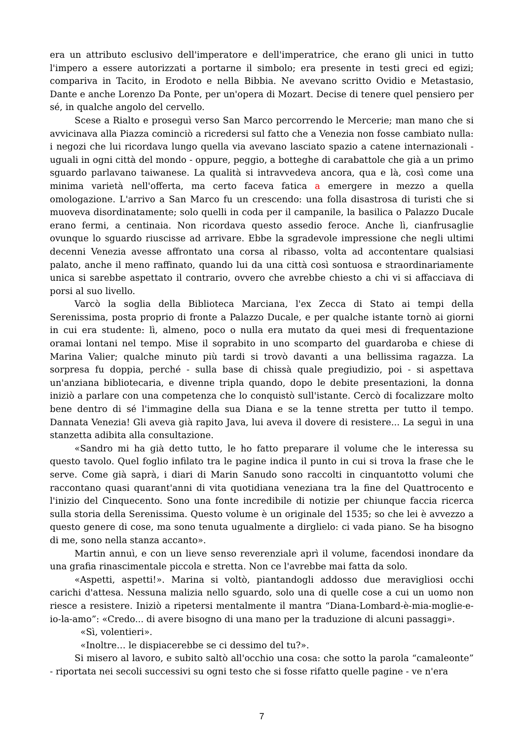era un attributo esclusivo dell'imperatore e dell'imperatrice, che erano gli unici in tutto l'impero a essere autorizzati a portarne il simbolo; era presente in testi greci ed egizi; compariva in Tacito, in Erodoto e nella Bibbia. Ne avevano scritto Ovidio e Metastasio, Dante e anche Lorenzo Da Ponte, per un'opera di Mozart. Decise di tenere quel pensiero per sé, in qualche angolo del cervello.
Scese a Rialto e proseguì verso San Marco percorrendo le Mercerie; man mano che si avvicinava alla Piazza cominciò a ricredersi sul fatto che a Venezia non fosse cambiato nulla: i negozi che lui ricordava lungo quella via avevano lasciato spazio a catene internazionali - uguali in ogni città del mondo - oppure, peggio, a botteghe di carabattole che già a un primo sguardo parlavano taiwanese. La qualità si intravvedeva ancora, qua e là, così come una minima varietà nell'offerta, ma certo faceva fatica a emergere in mezzo a quella omologazione. L'arrivo a San Marco fu un crescendo: una folla disastrosa di turisti che si muoveva disordinatamente; solo quelli in coda per il campanile, la basilica o Palazzo Ducale erano fermi, a centinaia. Non ricordava questo assedio feroce. Anche lì, cianfrusaglie ovunque lo sguardo riuscisse ad arrivare. Ebbe la sgradevole impressione che negli ultimi decenni Venezia avesse affrontato una corsa al ribasso, volta ad accontentare qualsiasi palato, anche il meno raffinato, quando lui da una città così sontuosa e straordinariamente unica si sarebbe aspettato il contrario, ovvero che avrebbe chiesto a chi vi si affacciava di porsi al suo livello.
Varcò la soglia della Biblioteca Marciana, l'ex Zecca di Stato ai tempi della Serenissima, posta proprio di fronte a Palazzo Ducale, e per qualche istante tornò ai giorni in cui era studente: lì, almeno, poco o nulla era mutato da quei mesi di frequentazione oramai lontani nel tempo. Mise il soprabito in uno scomparto del guardaroba e chiese di Marina Valier; qualche minuto più tardi si trovò davanti a una bellissima ragazza. La sorpresa fu doppia, perché - sulla base di chissà quale pregiudizio, poi - si aspettava un'anziana bibliotecaria, e divenne tripla quando, dopo le debite presentazioni, la donna iniziò a parlare con una competenza che lo conquistò sull'istante. Cercò di focalizzare molto bene dentro di sé l'immagine della sua Diana e se la tenne stretta per tutto il tempo. Dannata Venezia! Gli aveva già rapito Java, lui aveva il dovere di resistere... La seguì in una stanzetta adibita alla consultazione.
«Sandro mi ha già detto tutto, le ho fatto preparare il volume che le interessa su questo tavolo. Quel foglio infilato tra le pagine indica il punto in cui si trova la frase che le serve. Come già saprà, i diari di Marin Sanudo sono raccolti in cinquantotto volumi che raccontano quasi quarant'anni di vita quotidiana veneziana tra la fine del Quattrocento e l'inizio del Cinquecento. Sono una fonte incredibile di notizie per chiunque faccia ricerca sulla storia della Serenissima. Questo volume è un originale del 1535; so che lei è avvezzo a questo genere di cose, ma sono tenuta ugualmente a dirglielo: ci vada piano. Se ha bisogno di me, sono nella stanza accanto».
Martin annuì, e con un lieve senso reverenziale aprì il volume, facendosi inondare da una grafia rinascimentale piccola e stretta. Non ce l'avrebbe mai fatta da solo.
«Aspetti, aspetti!». Marina si voltò, piantandogli addosso due meravigliosi occhi carichi d'attesa. Nessuna malizia nello sguardo, solo una di quelle cose a cui un uomo non riesce a resistere. Iniziò a ripetersi mentalmente il mantra “Diana-Lombard-è-mia-moglie-e-io-la-amo”: «Credo... di avere bisogno di una mano per la traduzione di alcuni passaggi».
«Sì, volentieri».
«Inoltre… le dispiacerebbe se ci dessimo del tu?».
Si misero al lavoro, e subito saltò all'occhio una cosa: che sotto la parola “camaleonte” - riportata nei secoli successivi su ogni testo che si fosse rifatto quelle pagine - ve n'era
7